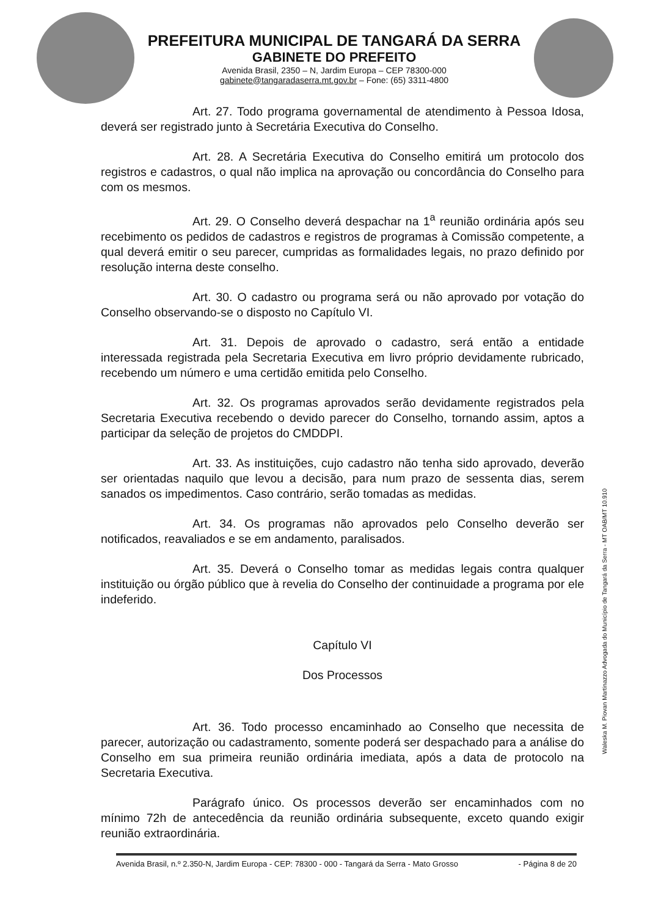PREFEITURA MUNICIPAL DE TANGARÁ DA SERRA
GABINETE DO PREFEITO
Avenida Brasil, 2350 – N, Jardim Europa – CEP 78300-000
gabinete@tangaradaserra.mt.gov.br – Fone: (65) 3311-4800
Art. 27. Todo programa governamental de atendimento à Pessoa Idosa, deverá ser registrado junto à Secretária Executiva do Conselho.
Art. 28. A Secretária Executiva do Conselho emitirá um protocolo dos registros e cadastros, o qual não implica na aprovação ou concordância do Conselho para com os mesmos.
Art. 29. O Conselho deverá despachar na 1<sup>a</sup> reunião ordinária após seu recebimento os pedidos de cadastros e registros de programas à Comissão competente, a qual deverá emitir o seu parecer, cumpridas as formalidades legais, no prazo definido por resolução interna deste conselho.
Art. 30. O cadastro ou programa será ou não aprovado por votação do Conselho observando-se o disposto no Capítulo VI.
Art. 31. Depois de aprovado o cadastro, será então a entidade interessada registrada pela Secretaria Executiva em livro próprio devidamente rubricado, recebendo um número e uma certidão emitida pelo Conselho.
Art. 32. Os programas aprovados serão devidamente registrados pela Secretaria Executiva recebendo o devido parecer do Conselho, tornando assim, aptos a participar da seleção de projetos do CMDDPI.
Art. 33. As instituições, cujo cadastro não tenha sido aprovado, deverão ser orientadas naquilo que levou a decisão, para num prazo de sessenta dias, serem sanados os impedimentos. Caso contrário, serão tomadas as medidas.
Art. 34. Os programas não aprovados pelo Conselho deverão ser notificados, reavaliados e se em andamento, paralisados.
Art. 35. Deverá o Conselho tomar as medidas legais contra qualquer instituição ou órgão público que à revelia do Conselho der continuidade a programa por ele indeferido.
Capítulo VI
Dos Processos
Art. 36. Todo processo encaminhado ao Conselho que necessita de parecer, autorização ou cadastramento, somente poderá ser despachado para a análise do Conselho em sua primeira reunião ordinária imediata, após a data de protocolo na Secretaria Executiva.
Parágrafo único. Os processos deverão ser encaminhados com no mínimo 72h de antecedência da reunião ordinária subsequente, exceto quando exigir reunião extraordinária.
Avenida Brasil, n.º 2.350-N, Jardim Europa - CEP: 78300 - 000 - Tangará da Serra - Mato Grosso - Página 8 de 20
Waleska M. Piovan Martinazzo Advogada do Município de Tangará da Serra - MT OAB/MT 10.910